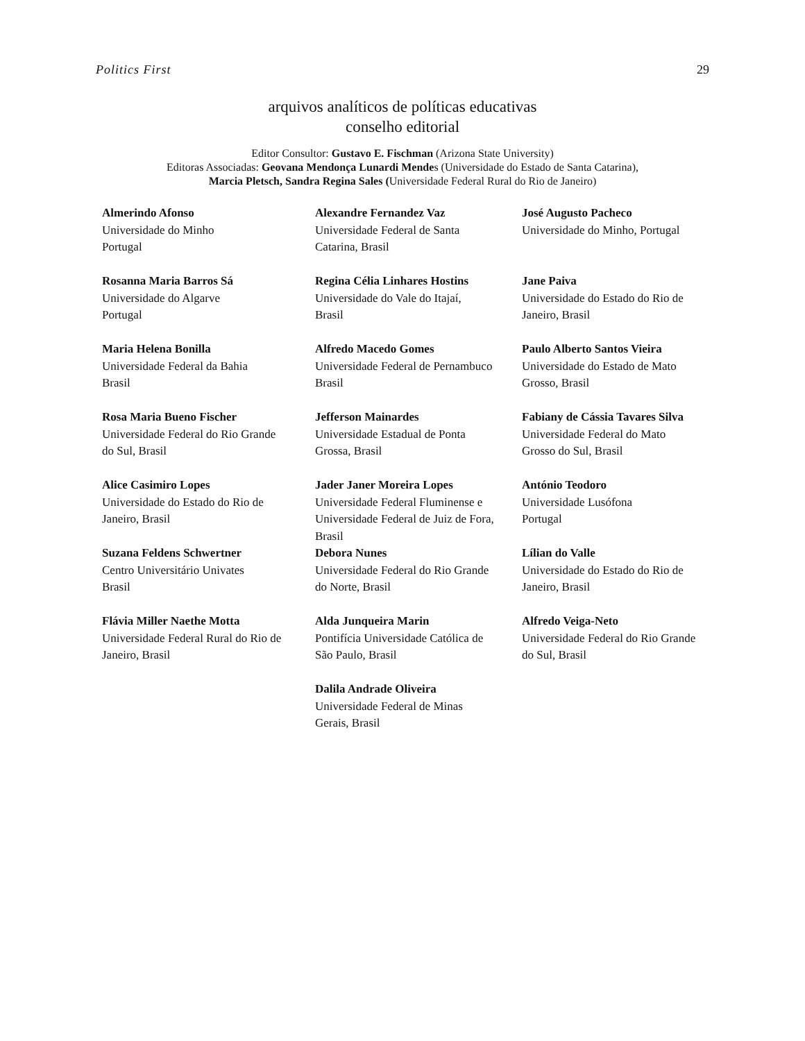Politics First 29
arquivos analíticos de políticas educativas
conselho editorial
Editor Consultor: Gustavo E. Fischman (Arizona State University)
Editoras Associadas: Geovana Mendonça Lunardi Mendes (Universidade do Estado de Santa Catarina),
Marcia Pletsch, Sandra Regina Sales (Universidade Federal Rural do Rio de Janeiro)
Almerindo Afonso
Universidade do Minho
Portugal
Alexandre Fernandez Vaz
Universidade Federal de Santa
Catarina, Brasil
José Augusto Pacheco
Universidade do Minho, Portugal
Rosanna Maria Barros Sá
Universidade do Algarve
Portugal
Regina Célia Linhares Hostins
Universidade do Vale do Itajaí,
Brasil
Jane Paiva
Universidade do Estado do Rio de
Janeiro, Brasil
Maria Helena Bonilla
Universidade Federal da Bahia
Brasil
Alfredo Macedo Gomes
Universidade Federal de Pernambuco
Brasil
Paulo Alberto Santos Vieira
Universidade do Estado de Mato
Grosso, Brasil
Rosa Maria Bueno Fischer
Universidade Federal do Rio Grande
do Sul, Brasil
Jefferson Mainardes
Universidade Estadual de Ponta
Grossa, Brasil
Fabiany de Cássia Tavares Silva
Universidade Federal do Mato
Grosso do Sul, Brasil
Alice Casimiro Lopes
Universidade do Estado do Rio de
Janeiro, Brasil
Jader Janer Moreira Lopes
Universidade Federal Fluminense e
Universidade Federal de Juiz de Fora,
Brasil
António Teodoro
Universidade Lusófona
Portugal
Suzana Feldens Schwertner
Centro Universitário Univates
Brasil
Debora Nunes
Universidade Federal do Rio Grande
do Norte, Brasil
Lílian do Valle
Universidade do Estado do Rio de
Janeiro, Brasil
Flávia Miller Naethe Motta
Universidade Federal Rural do Rio de
Janeiro, Brasil
Alda Junqueira Marin
Pontifícia Universidade Católica de
São Paulo, Brasil
Alfredo Veiga-Neto
Universidade Federal do Rio Grande
do Sul, Brasil
Dalila Andrade Oliveira
Universidade Federal de Minas
Gerais, Brasil